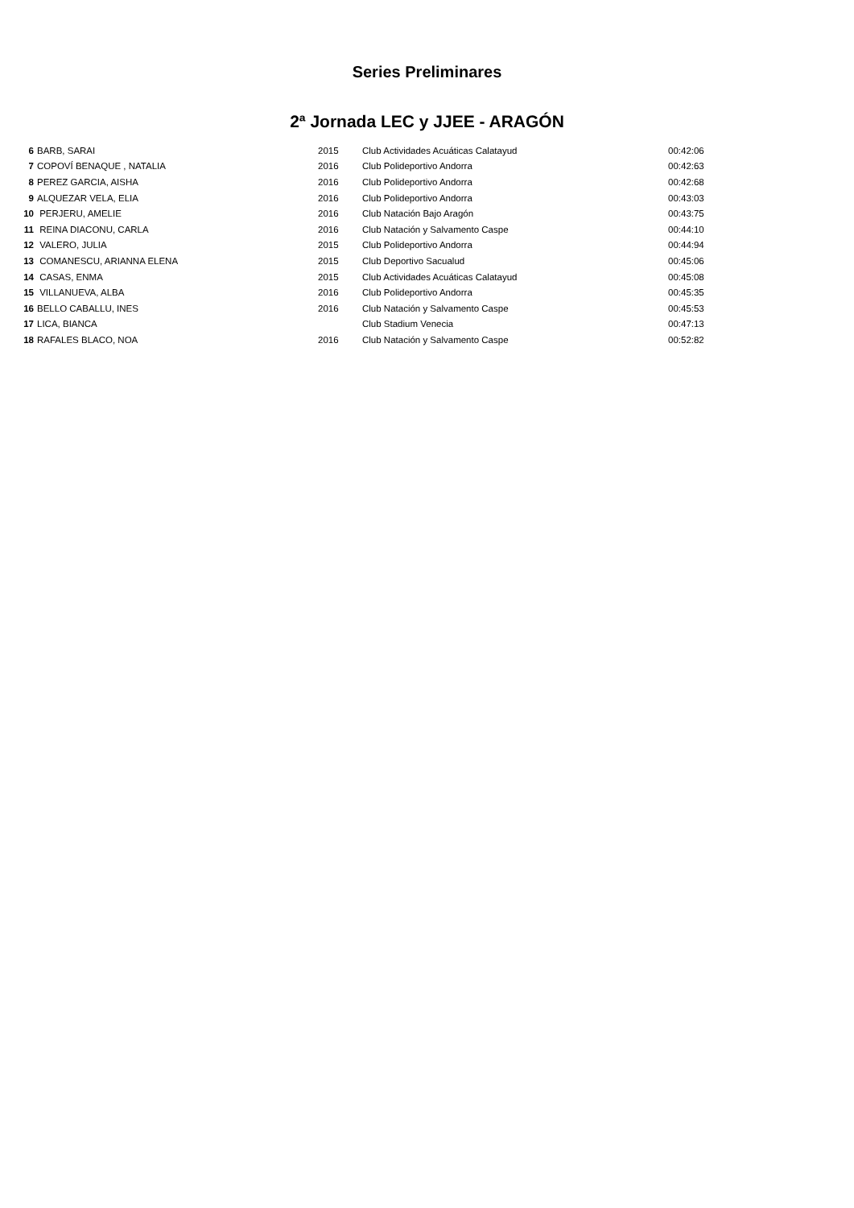Series Preliminares
2ª Jornada LEC y JJEE - ARAGÓN
| 6 | BARB, SARAI | 2015 | Club Actividades Acuáticas Calatayud | 00:42:06 |
| 7 | COPOVÍ BENAQUE , NATALIA | 2016 | Club Polideportivo Andorra | 00:42:63 |
| 8 | PEREZ GARCIA, AISHA | 2016 | Club Polideportivo Andorra | 00:42:68 |
| 9 | ALQUEZAR VELA, ELIA | 2016 | Club Polideportivo Andorra | 00:43:03 |
| 10 | PERJERU, AMELIE | 2016 | Club Natación Bajo Aragón | 00:43:75 |
| 11 | REINA DIACONU, CARLA | 2016 | Club Natación y Salvamento Caspe | 00:44:10 |
| 12 | VALERO, JULIA | 2015 | Club Polideportivo Andorra | 00:44:94 |
| 13 | COMANESCU, ARIANNA ELENA | 2015 | Club Deportivo Sacualud | 00:45:06 |
| 14 | CASAS, ENMA | 2015 | Club Actividades Acuáticas Calatayud | 00:45:08 |
| 15 | VILLANUEVA, ALBA | 2016 | Club Polideportivo Andorra | 00:45:35 |
| 16 | BELLO CABALLU, INES | 2016 | Club Natación y Salvamento Caspe | 00:45:53 |
| 17 | LICA, BIANCA | | Club Stadium Venecia | 00:47:13 |
| 18 | RAFALES BLACO, NOA | 2016 | Club Natación y Salvamento Caspe | 00:52:82 |